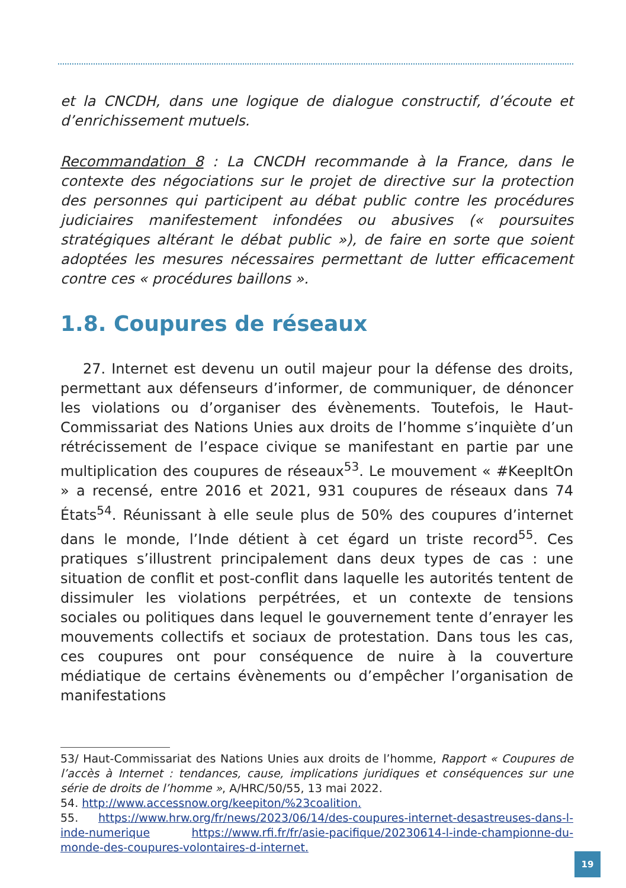et la CNCDH, dans une logique de dialogue constructif, d’écoute et d’enrichissement mutuels.
Recommandation 8 : La CNCDH recommande à la France, dans le contexte des négociations sur le projet de directive sur la protection des personnes qui participent au débat public contre les procédures judiciaires manifestement infondées ou abusives (« poursuites stratégiques altérant le débat public »), de faire en sorte que soient adoptées les mesures nécessaires permettant de lutter efficacement contre ces « procédures baillons ».
1.8. Coupures de réseaux
27. Internet est devenu un outil majeur pour la défense des droits, permettant aux défenseurs d’informer, de communiquer, de dénoncer les violations ou d’organiser des évènements. Toutefois, le Haut-Commissariat des Nations Unies aux droits de l’homme s’inquiète d’un rétrécissement de l’espace civique se manifestant en partie par une multiplication des coupures de réseaux<sup>53</sup>. Le mouvement « #KeepItOn » a recensé, entre 2016 et 2021, 931 coupures de réseaux dans 74 États<sup>54</sup>. Réunissant à elle seule plus de 50% des coupures d’internet dans le monde, l’Inde détient à cet égard un triste record<sup>55</sup>. Ces pratiques s’illustrent principalement dans deux types de cas : une situation de conflit et post-conflit dans laquelle les autorités tentent de dissimuler les violations perpétrées, et un contexte de tensions sociales ou politiques dans lequel le gouvernement tente d’enrayer les mouvements collectifs et sociaux de protestation. Dans tous les cas, ces coupures ont pour conséquence de nuire à la couverture médiatique de certains évènements ou d’empêcher l’organisation de manifestations
53/ Haut-Commissariat des Nations Unies aux droits de l’homme, Rapport « Coupures de l’accès à Internet : tendances, cause, implications juridiques et conséquences sur une série de droits de l’homme », A/HRC/50/55, 13 mai 2022.
54. http://www.accessnow.org/keepiton/%23coalition.
55. https://www.hrw.org/fr/news/2023/06/14/des-coupures-internet-desastreuses-dans-l-inde-numerique https://www.rfi.fr/fr/asie-pacifique/20230614-l-inde-championne-du-monde-des-coupures-volontaires-d-internet.
19